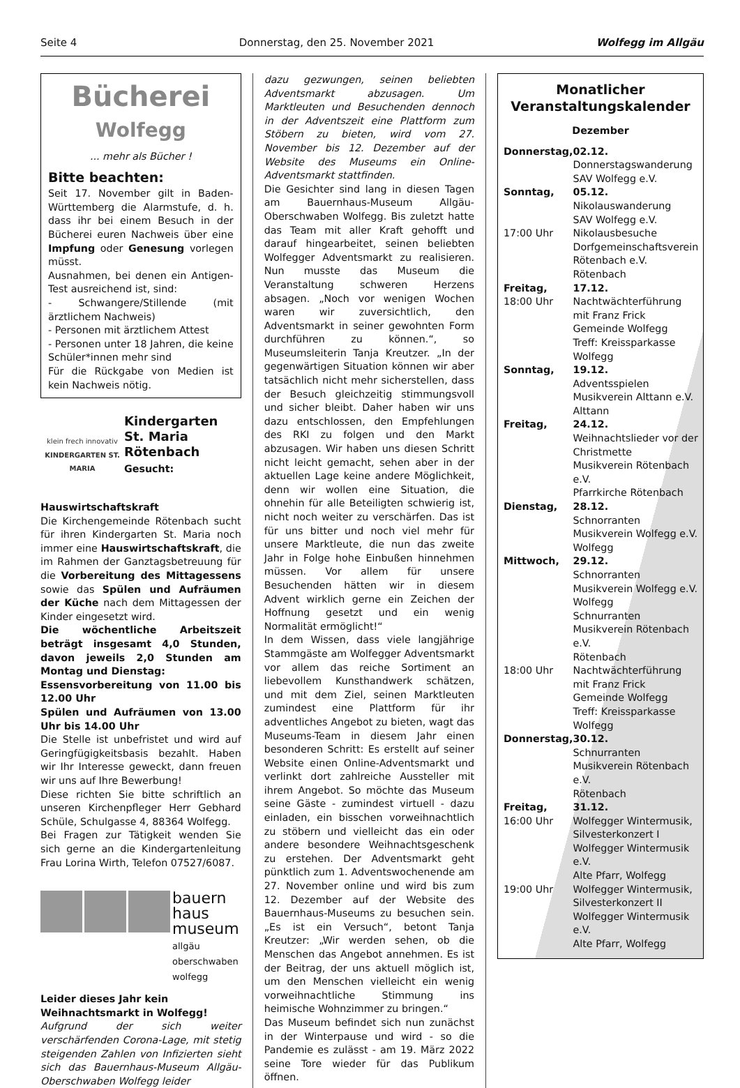Seite 4 Donnerstag, den 25. November 2021 Wolfegg im Allgäu
Bücherei
Wolfegg
... mehr als Bücher !
Bitte beachten:
Seit 17. November gilt in Baden-Württemberg die Alarmstufe, d. h. dass ihr bei einem Besuch in der Bücherei euren Nachweis über eine Impfung oder Genesung vorlegen müsst.
Ausnahmen, bei denen ein Antigen-Test ausreichend ist, sind:
- Schwangere/Stillende (mit ärztlichem Nachweis)
- Personen mit ärztlichem Attest
- Personen unter 18 Jahren, die keine Schüler*innen mehr sind
Für die Rückgabe von Medien ist kein Nachweis nötig.
klein frech innovativ
KINDERGARTEN ST. MARIA
Kindergarten St. Maria Rötenbach
Gesucht:
Hauswirtschaftskraft
Die Kirchengemeinde Rötenbach sucht für ihren Kindergarten St. Maria noch immer eine Hauswirtschaftskraft, die im Rahmen der Ganztagsbetreuung für die Vorbereitung des Mittagessens sowie das Spülen und Aufräumen der Küche nach dem Mittagessen der Kinder eingesetzt wird.
Die wöchentliche Arbeitszeit beträgt insgesamt 4,0 Stunden, davon jeweils 2,0 Stunden am Montag und Dienstag:
Essensvorbereitung von 11.00 bis 12.00 Uhr
Spülen und Aufräumen von 13.00 Uhr bis 14.00 Uhr
Die Stelle ist unbefristet und wird auf Geringfügigkeitsbasis bezahlt. Haben wir Ihr Interesse geweckt, dann freuen wir uns auf Ihre Bewerbung!
Diese richten Sie bitte schriftlich an unseren Kirchenpfleger Herr Gebhard Schüle, Schulgasse 4, 88364 Wolfegg.
Bei Fragen zur Tätigkeit wenden Sie sich gerne an die Kindergartenleitung Frau Lorina Wirth, Telefon 07527/6087.
bauern
haus
museum
allgäu
oberschwaben
wolfegg
Leider dieses Jahr kein Weihnachtsmarkt in Wolfegg!
Aufgrund der sich weiter verschärfenden Corona-Lage, mit stetig steigenden Zahlen von Infizierten sieht sich das Bauernhaus-Museum Allgäu-Oberschwaben Wolfegg leider
dazu gezwungen, seinen beliebten Adventsmarkt abzusagen. Um Marktleuten und Besuchenden dennoch in der Adventszeit eine Plattform zum Stöbern zu bieten, wird vom 27. November bis 12. Dezember auf der Website des Museums ein Online-Adventsmarkt stattfinden.
Die Gesichter sind lang in diesen Tagen am Bauernhaus-Museum Allgäu-Oberschwaben Wolfegg. Bis zuletzt hatte das Team mit aller Kraft gehofft und darauf hingearbeitet, seinen beliebten Wolfegger Adventsmarkt zu realisieren. Nun musste das Museum die Veranstaltung schweren Herzens absagen. „Noch vor wenigen Wochen waren wir zuversichtlich, den Adventsmarkt in seiner gewohnten Form durchführen zu können.“, so Museumsleiterin Tanja Kreutzer. „In der gegenwärtigen Situation können wir aber tatsächlich nicht mehr sicherstellen, dass der Besuch gleichzeitig stimmungsvoll und sicher bleibt. Daher haben wir uns dazu entschlossen, den Empfehlungen des RKI zu folgen und den Markt abzusagen. Wir haben uns diesen Schritt nicht leicht gemacht, sehen aber in der aktuellen Lage keine andere Möglichkeit, denn wir wollen eine Situation, die ohnehin für alle Beteiligten schwierig ist, nicht noch weiter zu verschärfen. Das ist für uns bitter und noch viel mehr für unsere Marktleute, die nun das zweite Jahr in Folge hohe Einbußen hinnehmen müssen. Vor allem für unsere Besuchenden hätten wir in diesem Advent wirklich gerne ein Zeichen der Hoffnung gesetzt und ein wenig Normalität ermöglicht!“
In dem Wissen, dass viele langjährige Stammgäste am Wolfegger Adventsmarkt vor allem das reiche Sortiment an liebevollem Kunsthandwerk schätzen, und mit dem Ziel, seinen Marktleuten zumindest eine Plattform für ihr adventliches Angebot zu bieten, wagt das Museums-Team in diesem Jahr einen besonderen Schritt: Es erstellt auf seiner Website einen Online-Adventsmarkt und verlinkt dort zahlreiche Aussteller mit ihrem Angebot. So möchte das Museum seine Gäste - zumindest virtuell - dazu einladen, ein bisschen vorweihnachtlich zu stöbern und vielleicht das ein oder andere besondere Weihnachtsgeschenk zu erstehen. Der Adventsmarkt geht pünktlich zum 1. Adventswochenende am 27. November online und wird bis zum 12. Dezember auf der Website des Bauernhaus-Museums zu besuchen sein. „Es ist ein Versuch“, betont Tanja Kreutzer: „Wir werden sehen, ob die Menschen das Angebot annehmen. Es ist der Beitrag, der uns aktuell möglich ist, um den Menschen vielleicht ein wenig vorweihnachtliche Stimmung ins heimische Wohnzimmer zu bringen.“
Das Museum befindet sich nun zunächst in der Winterpause und wird - so die Pandemie es zulässt - am 19. März 2022 seine Tore wieder für das Publikum öffnen.
Monatlicher
Veranstaltungskalender
Dezember
| Donnerstag, | 02.12. Donnerstagswanderung SAV Wolfegg e.V. |
| Sonntag, | 05.12. Nikolauswanderung SAV Wolfegg e.V. |
| 17:00 Uhr | Nikolausbesuche Dorfgemeinschaftsverein Rötenbach e.V. Rötenbach |
| Freitag, 18:00 Uhr | 17.12. Nachtwächterführung mit Franz Frick Gemeinde Wolfegg Treff: Kreissparkasse Wolfegg |
| Sonntag, | 19.12. Adventsspielen Musikverein Alttann e.V. Alttann |
| Freitag, | 24.12. Weihnachtslieder vor der Christmette Musikverein Rötenbach e.V. Pfarrkirche Rötenbach |
| Dienstag, | 28.12. Schnorranten Musikverein Wolfegg e.V. Wolfegg |
| Mittwoch, | 29.12. Schnorranten Musikverein Wolfegg e.V. Wolfegg Schnurranten Musikverein Rötenbach e.V. Rötenbach |
| 18:00 Uhr | Nachtwächterführung mit Franz Frick Gemeinde Wolfegg Treff: Kreissparkasse Wolfegg |
| Donnerstag, | 30.12. Schnurranten Musikverein Rötenbach e.V. Rötenbach |
| Freitag, 16:00 Uhr | 31.12. Wolfegger Wintermusik, Silvesterkonzert I Wolfegger Wintermusik e.V. Alte Pfarr, Wolfegg |
| 19:00 Uhr | Wolfegger Wintermusik, Silvesterkonzert II Wolfegger Wintermusik e.V. Alte Pfarr, Wolfegg |